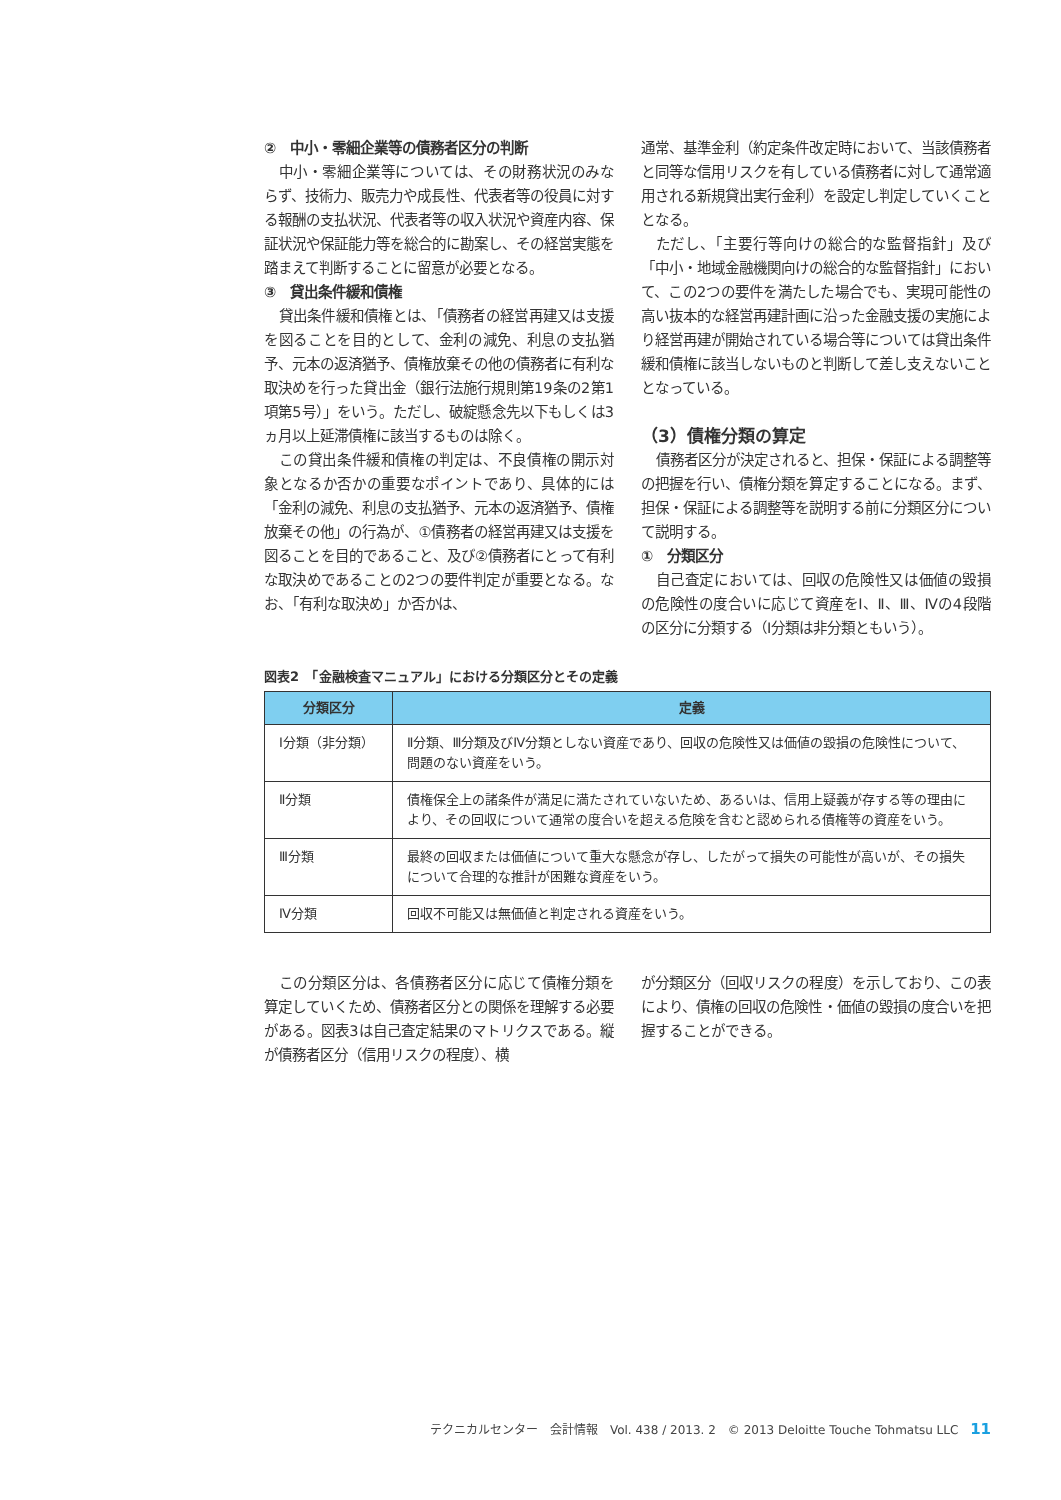②　中小・零細企業等の債務者区分の判断
中小・零細企業等については、その財務状況のみならず、技術力、販売力や成長性、代表者等の役員に対する報酬の支払状況、代表者等の収入状況や資産内容、保証状況や保証能力等を総合的に勘案し、その経営実態を踏まえて判断することに留意が必要となる。
③　貸出条件緩和債権
貸出条件緩和債権とは、「債務者の経営再建又は支援を図ることを目的として、金利の減免、利息の支払猶予、元本の返済猶予、債権放棄その他の債務者に有利な取決めを行った貸出金（銀行法施行規則第19条の2第1項第5号）」をいう。ただし、破綻懸念先以下もしくは3ヵ月以上延滞債権に該当するものは除く。
この貸出条件緩和債権の判定は、不良債権の開示対象となるか否かの重要なポイントであり、具体的には「金利の減免、利息の支払猶予、元本の返済猶予、債権放棄その他」の行為が、①債務者の経営再建又は支援を図ることを目的であること、及び②債務者にとって有利な取決めであることの2つの要件判定が重要となる。なお、「有利な取決め」か否かは、
通常、基準金利（約定条件改定時において、当該債務者と同等な信用リスクを有している債務者に対して通常適用される新規貸出実行金利）を設定し判定していくこととなる。
ただし、「主要行等向けの総合的な監督指針」及び「中小・地域金融機関向けの総合的な監督指針」において、この2つの要件を満たした場合でも、実現可能性の高い抜本的な経営再建計画に沿った金融支援の実施により経営再建が開始されている場合等については貸出条件緩和債権に該当しないものと判断して差し支えないこととなっている。
（3）債権分類の算定
債務者区分が決定されると、担保・保証による調整等の把握を行い、債権分類を算定することになる。まず、担保・保証による調整等を説明する前に分類区分について説明する。
①　分類区分
自己査定においては、回収の危険性又は価値の毀損の危険性の度合いに応じて資産をⅠ、Ⅱ、Ⅲ、Ⅳの4段階の区分に分類する（Ⅰ分類は非分類ともいう）。
図表2　「金融検査マニュアル」における分類区分とその定義
| 分類区分 | 定義 |
| --- | --- |
| Ⅰ分類（非分類） | Ⅱ分類、Ⅲ分類及びⅣ分類としない資産であり、回収の危険性又は価値の毀損の危険性について、問題のない資産をいう。 |
| Ⅱ分類 | 債権保全上の諸条件が満足に満たされていないため、あるいは、信用上疑義が存する等の理由により、その回収について通常の度合いを超える危険を含むと認められる債権等の資産をいう。 |
| Ⅲ分類 | 最終の回収または価値について重大な懸念が存し、したがって損失の可能性が高いが、その損失について合理的な推計が困難な資産をいう。 |
| Ⅳ分類 | 回収不可能又は無価値と判定される資産をいう。 |
この分類区分は、各債務者区分に応じて債権分類を算定していくため、債務者区分との関係を理解する必要がある。図表3は自己査定結果のマトリクスである。縦が債務者区分（信用リスクの程度）、横
が分類区分（回収リスクの程度）を示しており、この表により、債権の回収の危険性・価値の毀損の度合いを把握することができる。
テクニカルセンター　会計情報　Vol. 438 / 2013. 2　© 2013 Deloitte Touche Tohmatsu LLC 11